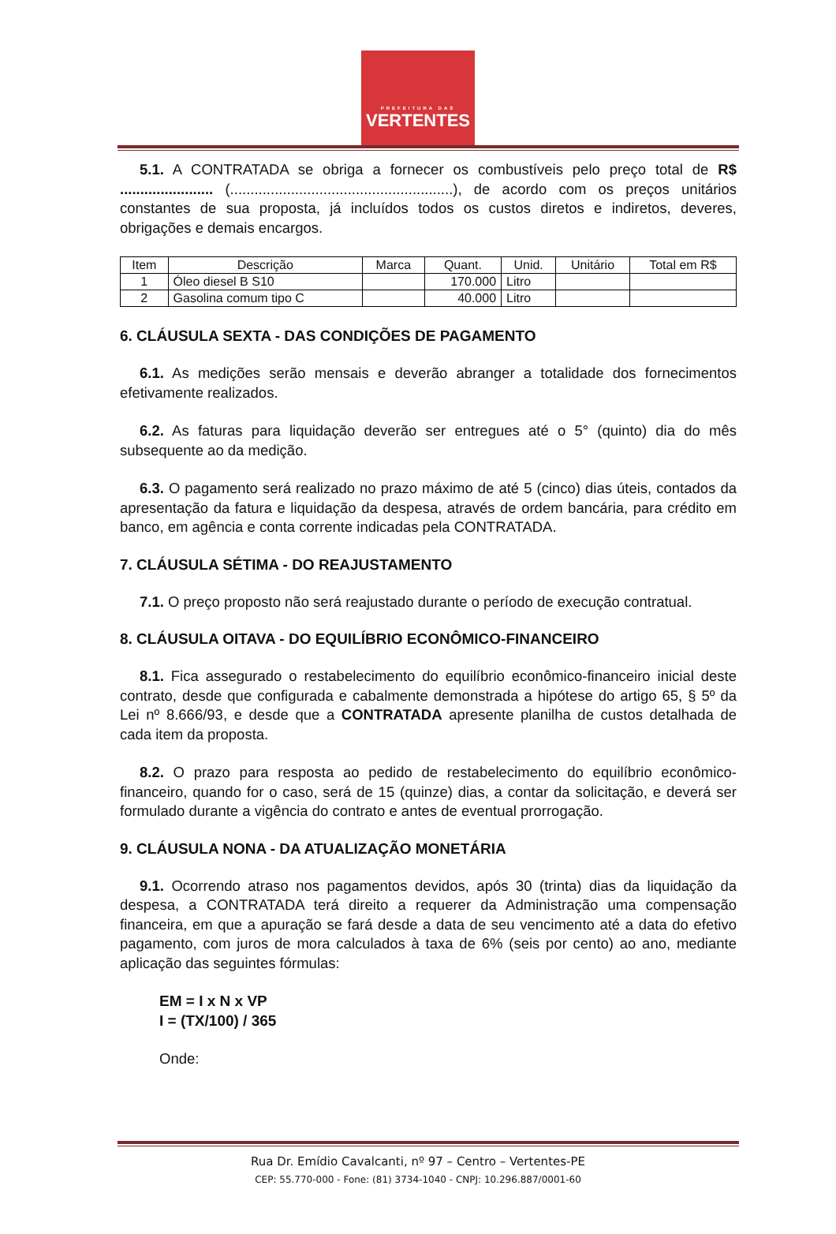PREFEITURA DAS
VERTENTES
5.1. A CONTRATADA se obriga a fornecer os combustíveis pelo preço total de R$ ....................... (.......................................................), de acordo com os preços unitários constantes de sua proposta, já incluídos todos os custos diretos e indiretos, deveres, obrigações e demais encargos.
| Item | Descrição | Marca | Quant. | Unid. | Unitário | Total em R$ |
| --- | --- | --- | --- | --- | --- | --- |
| 1 | Óleo diesel B S10 | | 170.000 | Litro | | |
| 2 | Gasolina comum tipo C | | 40.000 | Litro | | |
6. CLÁUSULA SEXTA - DAS CONDIÇÕES DE PAGAMENTO
6.1. As medições serão mensais e deverão abranger a totalidade dos fornecimentos efetivamente realizados.
6.2. As faturas para liquidação deverão ser entregues até o 5° (quinto) dia do mês subsequente ao da medição.
6.3. O pagamento será realizado no prazo máximo de até 5 (cinco) dias úteis, contados da apresentação da fatura e liquidação da despesa, através de ordem bancária, para crédito em banco, em agência e conta corrente indicadas pela CONTRATADA.
7. CLÁUSULA SÉTIMA - DO REAJUSTAMENTO
7.1. O preço proposto não será reajustado durante o período de execução contratual.
8. CLÁUSULA OITAVA - DO EQUILÍBRIO ECONÔMICO-FINANCEIRO
8.1. Fica assegurado o restabelecimento do equilíbrio econômico-financeiro inicial deste contrato, desde que configurada e cabalmente demonstrada a hipótese do artigo 65, § 5º da Lei nº 8.666/93, e desde que a CONTRATADA apresente planilha de custos detalhada de cada item da proposta.
8.2. O prazo para resposta ao pedido de restabelecimento do equilíbrio econômico-financeiro, quando for o caso, será de 15 (quinze) dias, a contar da solicitação, e deverá ser formulado durante a vigência do contrato e antes de eventual prorrogação.
9. CLÁUSULA NONA - DA ATUALIZAÇÃO MONETÁRIA
9.1. Ocorrendo atraso nos pagamentos devidos, após 30 (trinta) dias da liquidação da despesa, a CONTRATADA terá direito a requerer da Administração uma compensação financeira, em que a apuração se fará desde a data de seu vencimento até a data do efetivo pagamento, com juros de mora calculados à taxa de 6% (seis por cento) ao ano, mediante aplicação das seguintes fórmulas:
EM = I x N x VP
I = (TX/100) / 365
Onde:
Rua Dr. Emídio Cavalcanti, nº 97 – Centro – Vertentes-PE
CEP: 55.770-000 - Fone: (81) 3734-1040 - CNPJ: 10.296.887/0001-60